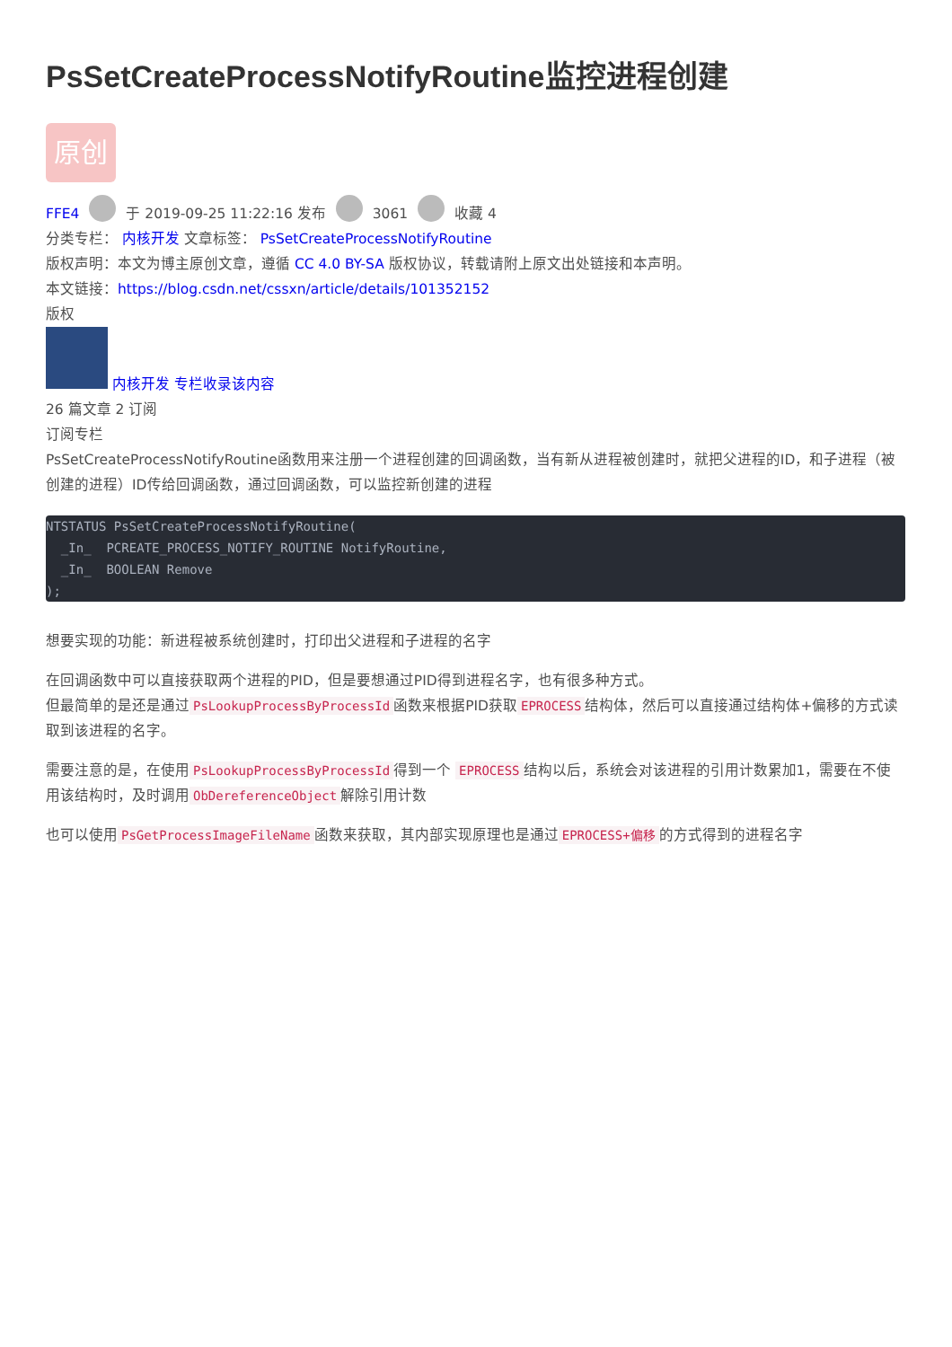PsSetCreateProcessNotifyRoutine监控进程创建
原创
FFE4 于 2019-09-25 11:22:16 发布 3061 收藏 4
分类专栏： 内核开发 文章标签： PsSetCreateProcessNotifyRoutine
版权声明：本文为博主原创文章，遵循 CC 4.0 BY-SA 版权协议，转载请附上原文出处链接和本声明。
本文链接：https://blog.csdn.net/cssxn/article/details/101352152
版权
内核开发 专栏收录该内容
26 篇文章 2 订阅
订阅专栏
PsSetCreateProcessNotifyRoutine函数用来注册一个进程创建的回调函数，当有新从进程被创建时，就把父进程的ID，和子进程（被创建的进程）ID传给回调函数，通过回调函数，可以监控新创建的进程
NTSTATUS PsSetCreateProcessNotifyRoutine(
  _In_  PCREATE_PROCESS_NOTIFY_ROUTINE NotifyRoutine,
  _In_  BOOLEAN Remove
);
想要实现的功能：新进程被系统创建时，打印出父进程和子进程的名字
在回调函数中可以直接获取两个进程的PID，但是要想通过PID得到进程名字，也有很多种方式。
但最简单的是还是通过 PsLookupProcessByProcessId 函数来根据PID获取 EPROCESS 结构体，然后可以直接通过结构体+偏移的方式读取到该进程的名字。
需要注意的是，在使用 PsLookupProcessByProcessId 得到一个 EPROCESS 结构以后，系统会对该进程的引用计数累加1，需要在不使用该结构时，及时调用 ObDereferenceObject 解除引用计数
也可以使用 PsGetProcessImageFileName 函数来获取，其内部实现原理也是通过 EPROCESS+偏移 的方式得到的进程名字